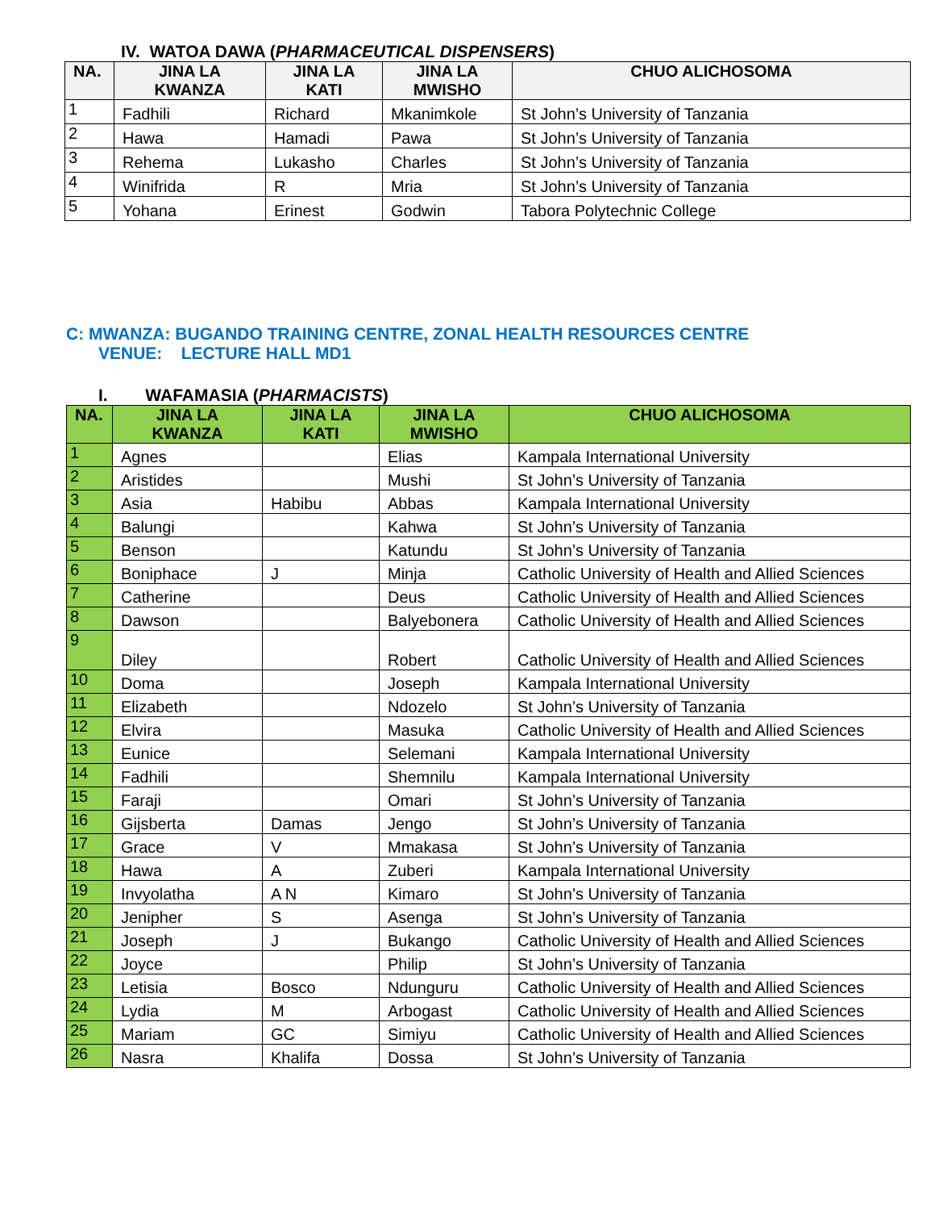IV. WATOA DAWA (PHARMACEUTICAL DISPENSERS)
| NA. | JINA LA KWANZA | JINA LA KATI | JINA LA MWISHO | CHUO ALICHOSOMA |
| --- | --- | --- | --- | --- |
| 1 | Fadhili | Richard | Mkanimkole | St John’s University of Tanzania |
| 2 | Hawa | Hamadi | Pawa | St John’s University of Tanzania |
| 3 | Rehema | Lukasho | Charles | St John’s University of Tanzania |
| 4 | Winifrida | R | Mria | St John’s University of Tanzania |
| 5 | Yohana | Erinest | Godwin | Tabora Polytechnic College |
C: MWANZA: BUGANDO TRAINING CENTRE, ZONAL HEALTH RESOURCES CENTRE
VENUE: LECTURE HALL MD1
I. WAFAMASIA (PHARMACISTS)
| NA. | JINA LA KWANZA | JINA LA KATI | JINA LA MWISHO | CHUO ALICHOSOMA |
| --- | --- | --- | --- | --- |
| 1 | Agnes | | Elias | Kampala International University |
| 2 | Aristides | | Mushi | St John’s University of Tanzania |
| 3 | Asia | Habibu | Abbas | Kampala International University |
| 4 | Balungi | | Kahwa | St John’s University of Tanzania |
| 5 | Benson | | Katundu | St John’s University of Tanzania |
| 6 | Boniphace | J | Minja | Catholic University of Health and Allied Sciences |
| 7 | Catherine | | Deus | Catholic University of Health and Allied Sciences |
| 8 | Dawson | | Balyebonera | Catholic University of Health and Allied Sciences |
| 9 | Diley | | Robert | Catholic University of Health and Allied Sciences |
| 10 | Doma | | Joseph | Kampala International University |
| 11 | Elizabeth | | Ndozelo | St John’s University of Tanzania |
| 12 | Elvira | | Masuka | Catholic University of Health and Allied Sciences |
| 13 | Eunice | | Selemani | Kampala International University |
| 14 | Fadhili | | Shemnilu | Kampala International University |
| 15 | Faraji | | Omari | St John’s University of Tanzania |
| 16 | Gijsberta | Damas | Jengo | St John’s University of Tanzania |
| 17 | Grace | V | Mmakasa | St John’s University of Tanzania |
| 18 | Hawa | A | Zuberi | Kampala International University |
| 19 | Invyolatha | A N | Kimaro | St John’s University of Tanzania |
| 20 | Jenipher | S | Asenga | St John’s University of Tanzania |
| 21 | Joseph | J | Bukango | Catholic University of Health and Allied Sciences |
| 22 | Joyce | | Philip | St John’s University of Tanzania |
| 23 | Letisia | Bosco | Ndunguru | Catholic University of Health and Allied Sciences |
| 24 | Lydia | M | Arbogast | Catholic University of Health and Allied Sciences |
| 25 | Mariam | GC | Simiyu | Catholic University of Health and Allied Sciences |
| 26 | Nasra | Khalifa | Dossa | St John’s University of Tanzania |